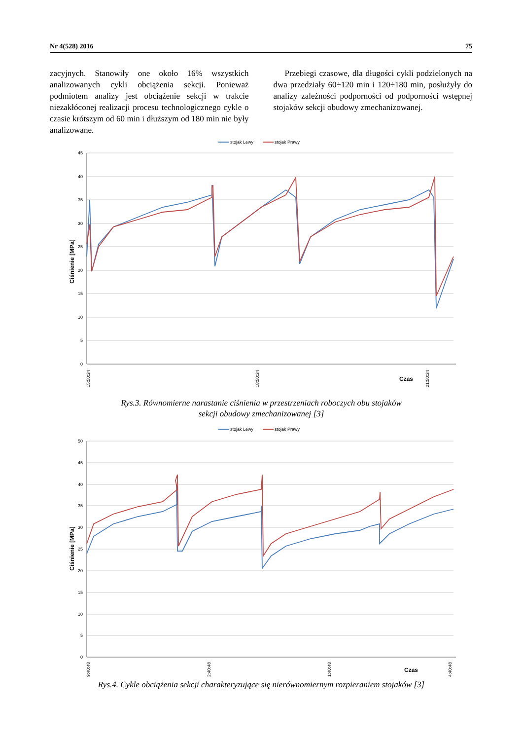Nr 4(528) 2016 75
zacyjnych. Stanowiły one około 16% wszystkich analizowanych cykli obciążenia sekcji. Ponieważ podmiotem analizy jest obciążenie sekcji w trakcie niezakłóconej realizacji procesu technologicznego cykle o czasie krótszym od 60 min i dłuższym od 180 min nie były analizowane.
Przebiegi czasowe, dla długości cykli podzielonych na dwa przedziały 60÷120 min i 120÷180 min, posłużyły do analizy zależności podporności od podporności wstępnej stojaków sekcji obudowy zmechanizowanej.
stojak Lewy
stojak Prawy
45
40
35
30
25
20
15
10
5
0
Ciśnienie [MPa]
15:50:24
18:50:24
21:50:24
Czas
Rys.3. Równomierne narastanie ciśnienia w przestrzeniach roboczych obu stojaków
sekcji obudowy zmechanizowanej [3]
stojak Lewy
stojak Prawy
50
45
40
35
30
25
20
15
10
5
0
Ciśnienie [MPa]
19:40:48
22:40:48
01:40:48
04:40:48
Czas
Rys.4. Cykle obciążenia sekcji charakteryzujące się nierównomiernym rozpieraniem stojaków [3]